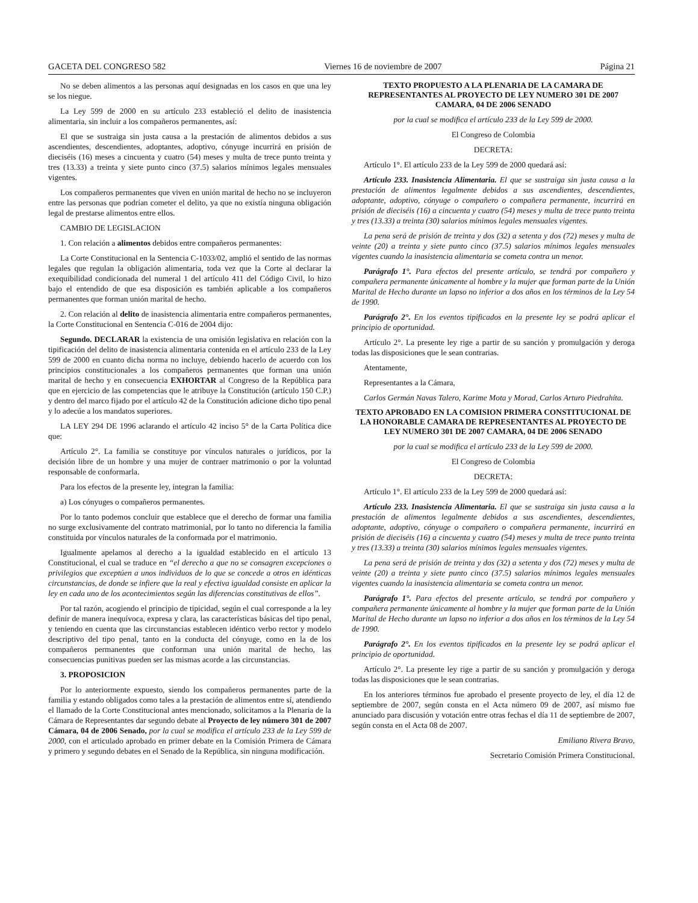GACETA DEL CONGRESO 582 Viernes 16 de noviembre de 2007 Página 21
No se deben alimentos a las personas aquí designadas en los casos en que una ley se los niegue.
La Ley 599 de 2000 en su artículo 233 estableció el delito de inasistencia alimentaria, sin incluir a los compañeros permanentes, así:
El que se sustraiga sin justa causa a la prestación de alimentos debidos a sus ascendientes, descendientes, adoptantes, adoptivo, cónyuge incurrirá en prisión de dieciséis (16) meses a cincuenta y cuatro (54) meses y multa de trece punto treinta y tres (13.33) a treinta y siete punto cinco (37.5) salarios mínimos legales mensuales vigentes.
Los compañeros permanentes que viven en unión marital de hecho no se incluyeron entre las personas que podrían cometer el delito, ya que no existía ninguna obligación legal de prestarse alimentos entre ellos.
CAMBIO DE LEGISLACION
1. Con relación a alimentos debidos entre compañeros permanentes:
La Corte Constitucional en la Sentencia C-1033/02, amplió el sentido de las normas legales que regulan la obligación alimentaria, toda vez que la Corte al declarar la exequibilidad condicionada del numeral 1 del artículo 411 del Código Civil, lo hizo bajo el entendido de que esa disposición es también aplicable a los compañeros permanentes que forman unión marital de hecho.
2. Con relación al delito de inasistencia alimentaria entre compañeros permanentes, la Corte Constitucional en Sentencia C-016 de 2004 dijo:
Segundo. DECLARAR la existencia de una omisión legislativa en relación con la tipificación del delito de inasistencia alimentaria contenida en el artículo 233 de la Ley 599 de 2000 en cuanto dicha norma no incluye, debiendo hacerlo de acuerdo con los principios constitucionales a los compañeros permanentes que forman una unión marital de hecho y en consecuencia EXHORTAR al Congreso de la República para que en ejercicio de las competencias que le atribuye la Constitución (artículo 150 C.P.) y dentro del marco fijado por el artículo 42 de la Constitución adicione dicho tipo penal y lo adecúe a los mandatos superiores.
LA LEY 294 DE 1996 aclarando el artículo 42 inciso 5° de la Carta Política dice que:
Artículo 2°. La familia se constituye por vínculos naturales o jurídicos, por la decisión libre de un hombre y una mujer de contraer matrimonio o por la voluntad responsable de conformarla.
Para los efectos de la presente ley, integran la familia:
a) Los cónyuges o compañeros permanentes.
Por lo tanto podemos concluir que establece que el derecho de formar una familia no surge exclusivamente del contrato matrimonial, por lo tanto no diferencia la familia constituida por vínculos naturales de la conformada por el matrimonio.
Igualmente apelamos al derecho a la igualdad establecido en el artículo 13 Constitucional, el cual se traduce en “el derecho a que no se consagren excepciones o privilegios que exceptúen a unos individuos de lo que se concede a otros en idénticas circunstancias, de donde se infiere que la real y efectiva igualdad consiste en aplicar la ley en cada uno de los acontecimientos según las diferencias constitutivas de ellos”.
Por tal razón, acogiendo el principio de tipicidad, según el cual corresponde a la ley definir de manera inequívoca, expresa y clara, las características básicas del tipo penal, y teniendo en cuenta que las circunstancias establecen idéntico verbo rector y modelo descriptivo del tipo penal, tanto en la conducta del cónyuge, como en la de los compañeros permanentes que conforman una unión marital de hecho, las consecuencias punitivas pueden ser las mismas acorde a las circunstancias.
3. PROPOSICION
Por lo anteriormente expuesto, siendo los compañeros permanentes parte de la familia y estando obligados como tales a la prestación de alimentos entre sí, atendiendo el llamado de la Corte Constitucional antes mencionado, solicitamos a la Plenaria de la Cámara de Representantes dar segundo debate al Proyecto de ley número 301 de 2007 Cámara, 04 de 2006 Senado, por la cual se modifica el artículo 233 de la Ley 599 de 2000, con el articulado aprobado en primer debate en la Comisión Primera de Cámara y primero y segundo debates en el Senado de la República, sin ninguna modificación.
TEXTO PROPUESTO A LA PLENARIA DE LA CAMARA DE REPRESENTANTES AL PROYECTO DE LEY NUMERO 301 DE 2007 CAMARA, 04 DE 2006 SENADO
por la cual se modifica el artículo 233 de la Ley 599 de 2000.
El Congreso de Colombia
DECRETA:
Artículo 1°. El artículo 233 de la Ley 599 de 2000 quedará así:
Artículo 233. Inasistencia Alimentaria. El que se sustraiga sin justa causa a la prestación de alimentos legalmente debidos a sus ascendientes, descendientes, adoptante, adoptivo, cónyuge o compañero o compañera permanente, incurrirá en prisión de dieciséis (16) a cincuenta y cuatro (54) meses y multa de trece punto treinta y tres (13.33) a treinta (30) salarios mínimos legales mensuales vigentes.
La pena será de prisión de treinta y dos (32) a setenta y dos (72) meses y multa de veinte (20) a treinta y siete punto cinco (37.5) salarios mínimos legales mensuales vigentes cuando la inasistencia alimentaria se cometa contra un menor.
Parágrafo 1°. Para efectos del presente artículo, se tendrá por compañero y compañera permanente únicamente al hombre y la mujer que forman parte de la Unión Marital de Hecho durante un lapso no inferior a dos años en los términos de la Ley 54 de 1990.
Parágrafo 2°. En los eventos tipificados en la presente ley se podrá aplicar el principio de oportunidad.
Artículo 2°. La presente ley rige a partir de su sanción y promulgación y deroga todas las disposiciones que le sean contrarias.
Atentamente,
Representantes a la Cámara,
Carlos Germán Navas Talero, Karime Mota y Morad, Carlos Arturo Piedrahíta.
TEXTO APROBADO EN LA COMISION PRIMERA CONSTITUCIONAL DE LA HONORABLE CAMARA DE REPRESENTANTES AL PROYECTO DE LEY NUMERO 301 DE 2007 CAMARA, 04 DE 2006 SENADO
por la cual se modifica el artículo 233 de la Ley 599 de 2000.
El Congreso de Colombia
DECRETA:
Artículo 1°. El artículo 233 de la Ley 599 de 2000 quedará así:
Artículo 233. Inasistencia Alimentaria. El que se sustraiga sin justa causa a la prestación de alimentos legalmente debidos a sus ascendientes, descendientes, adoptante, adoptivo, cónyuge o compañero o compañera permanente, incurrirá en prisión de dieciséis (16) a cincuenta y cuatro (54) meses y multa de trece punto treinta y tres (13.33) a treinta (30) salarios mínimos legales mensuales vigentes.
La pena será de prisión de treinta y dos (32) a setenta y dos (72) meses y multa de veinte (20) a treinta y siete punto cinco (37.5) salarios mínimos legales mensuales vigentes cuando la inasistencia alimentaria se cometa contra un menor.
Parágrafo 1°. Para efectos del presente artículo, se tendrá por compañero y compañera permanente únicamente al hombre y la mujer que forman parte de la Unión Marital de Hecho durante un lapso no inferior a dos años en los términos de la Ley 54 de 1990.
Parágrafo 2°. En los eventos tipificados en la presente ley se podrá aplicar el principio de oportunidad.
Artículo 2°. La presente ley rige a partir de su sanción y promulgación y deroga todas las disposiciones que le sean contrarias.
En los anteriores términos fue aprobado el presente proyecto de ley, el día 12 de septiembre de 2007, según consta en el Acta número 09 de 2007, así mismo fue anunciado para discusión y votación entre otras fechas el día 11 de septiembre de 2007, según consta en el Acta 08 de 2007.
Emiliano Rivera Bravo,
Secretario Comisión Primera Constitucional.